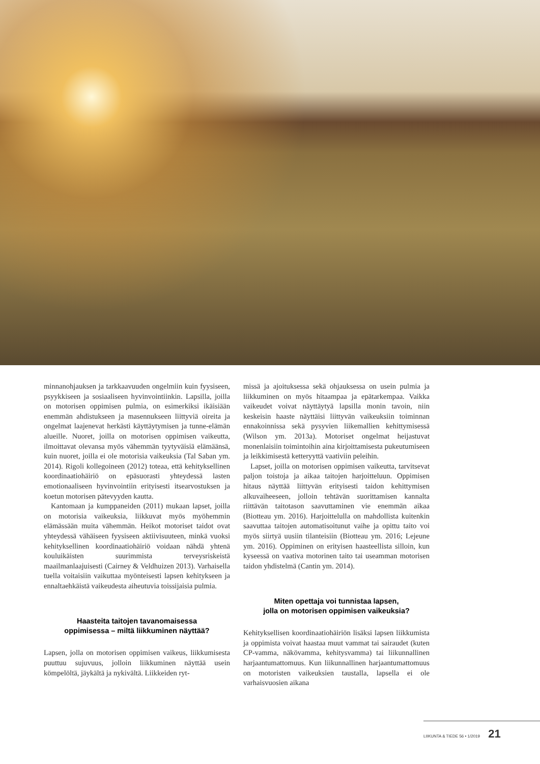minnanohjauksen ja tarkkaavuuden ongelmiin kuin fyysiseen, psyykkiseen ja sosiaaliseen hyvinvointiinkin. Lapsilla, joilla on motorisen oppimisen pulmia, on esimerkiksi ikäisiään enemmän ahdistukseen ja masennukseen liittyviä oireita ja ongelmat laajenevat herkästi käyttäytymisen ja tunne-elämän alueille. Nuoret, joilla on motorisen oppimisen vaikeutta, ilmoittavat olevansa myös vähemmän tyytyväisiä elämäänsä, kuin nuoret, joilla ei ole motorisia vaikeuksia (Tal Saban ym. 2014). Rigoli kollegoineen (2012) toteaa, että kehityksellinen koordinaatiohäiriö on epäsuorasti yhteydessä lasten emotionaaliseen hyvinvointiin erityisesti itsearvostuksen ja koetun motorisen pätevyyden kautta.
Kantomaan ja kumppaneiden (2011) mukaan lapset, joilla on motorisia vaikeuksia, liikkuvat myös myöhemmin elämässään muita vähemmän. Heikot motoriset taidot ovat yhteydessä vähäiseen fyysiseen aktiivisuuteen, minkä vuoksi kehityksellinen koordinaatiohäiriö voidaan nähdä yhtenä kouluikäisten suurimmista terveysriskeistä maailmanlaajuisesti (Cairney & Veldhuizen 2013). Varhaisella tuella voitaisiin vaikuttaa myönteisesti lapsen kehitykseen ja ennaltaehkäistä vaikeudesta aiheutuvia toissijaisia pulmia.
Haasteita taitojen tavanomaisessa
oppimisessa – miltä liikkuminen näyttää?
Lapsen, jolla on motorisen oppimisen vaikeus, liikkumisesta puuttuu sujuvuus, jolloin liikkuminen näyttää usein kömpelöltä, jäykältä ja nykivältä. Liikkeiden ryt-
missä ja ajoituksessa sekä ohjauksessa on usein pulmia ja liikkuminen on myös hitaampaa ja epätarkempaa. Vaikka vaikeudet voivat näyttäytyä lapsilla monin tavoin, niin keskeisin haaste näyttäisi liittyvän vaikeuksiin toiminnan ennakoinnissa sekä pysyvien liikemallien kehittymisessä (Wilson ym. 2013a). Motoriset ongelmat heijastuvat monenlaisiin toimintoihin aina kirjoittamisesta pukeutumiseen ja leikkimisestä ketteryyttä vaativiin peleihin.
Lapset, joilla on motorisen oppimisen vaikeutta, tarvitsevat paljon toistoja ja aikaa taitojen harjoitteluun. Oppimisen hitaus näyttää liittyvän erityisesti taidon kehittymisen alkuvaiheeseen, jolloin tehtävän suorittamisen kannalta riittävän taitotason saavuttaminen vie enemmän aikaa (Biotteau ym. 2016). Harjoittelulla on mahdollista kuitenkin saavuttaa taitojen automatisoitunut vaihe ja opittu taito voi myös siirtyä uusiin tilanteisiin (Biotteau ym. 2016; Lejeune ym. 2016). Oppiminen on erityisen haasteellista silloin, kun kyseessä on vaativa motorinen taito tai useamman motorisen taidon yhdistelmä (Cantin ym. 2014).
Miten opettaja voi tunnistaa lapsen,
jolla on motorisen oppimisen vaikeuksia?
Kehityksellisen koordinaatiohäiriön lisäksi lapsen liikkumista ja oppimista voivat haastaa muut vammat tai sairaudet (kuten CP-vamma, näkövamma, kehitysvamma) tai liikunnallinen harjaantumattomuus. Kun liikunnallinen harjaantumattomuus on motoristen vaikeuksien taustalla, lapsella ei ole varhaisvuosien aikana
LIIKUNTA & TIEDE 56 • 1/2019 21